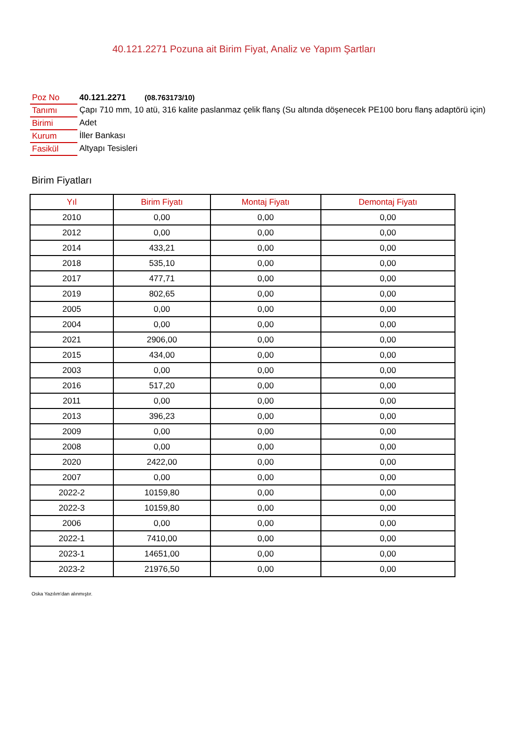40.121.2271 Pozuna ait Birim Fiyat, Analiz ve Yapım Şartları
| Poz No | 40.121.2271 (08.763173/10) |
| Tanımı | Çapı 710 mm, 10 atü, 316 kalite paslanmaz çelik flanş (Su altında döşenecek PE100 boru flanş adaptörü için) |
| Birimi | Adet |
| Kurum | İller Bankası |
| Fasikül | Altyapı Tesisleri |
Birim Fiyatları
| Yıl | Birim Fiyatı | Montaj Fiyatı | Demontaj Fiyatı |
| --- | --- | --- | --- |
| 2010 | 0,00 | 0,00 | 0,00 |
| 2012 | 0,00 | 0,00 | 0,00 |
| 2014 | 433,21 | 0,00 | 0,00 |
| 2018 | 535,10 | 0,00 | 0,00 |
| 2017 | 477,71 | 0,00 | 0,00 |
| 2019 | 802,65 | 0,00 | 0,00 |
| 2005 | 0,00 | 0,00 | 0,00 |
| 2004 | 0,00 | 0,00 | 0,00 |
| 2021 | 2906,00 | 0,00 | 0,00 |
| 2015 | 434,00 | 0,00 | 0,00 |
| 2003 | 0,00 | 0,00 | 0,00 |
| 2016 | 517,20 | 0,00 | 0,00 |
| 2011 | 0,00 | 0,00 | 0,00 |
| 2013 | 396,23 | 0,00 | 0,00 |
| 2009 | 0,00 | 0,00 | 0,00 |
| 2008 | 0,00 | 0,00 | 0,00 |
| 2020 | 2422,00 | 0,00 | 0,00 |
| 2007 | 0,00 | 0,00 | 0,00 |
| 2022-2 | 10159,80 | 0,00 | 0,00 |
| 2022-3 | 10159,80 | 0,00 | 0,00 |
| 2006 | 0,00 | 0,00 | 0,00 |
| 2022-1 | 7410,00 | 0,00 | 0,00 |
| 2023-1 | 14651,00 | 0,00 | 0,00 |
| 2023-2 | 21976,50 | 0,00 | 0,00 |
Oska Yazılım'dan alınmıştır.